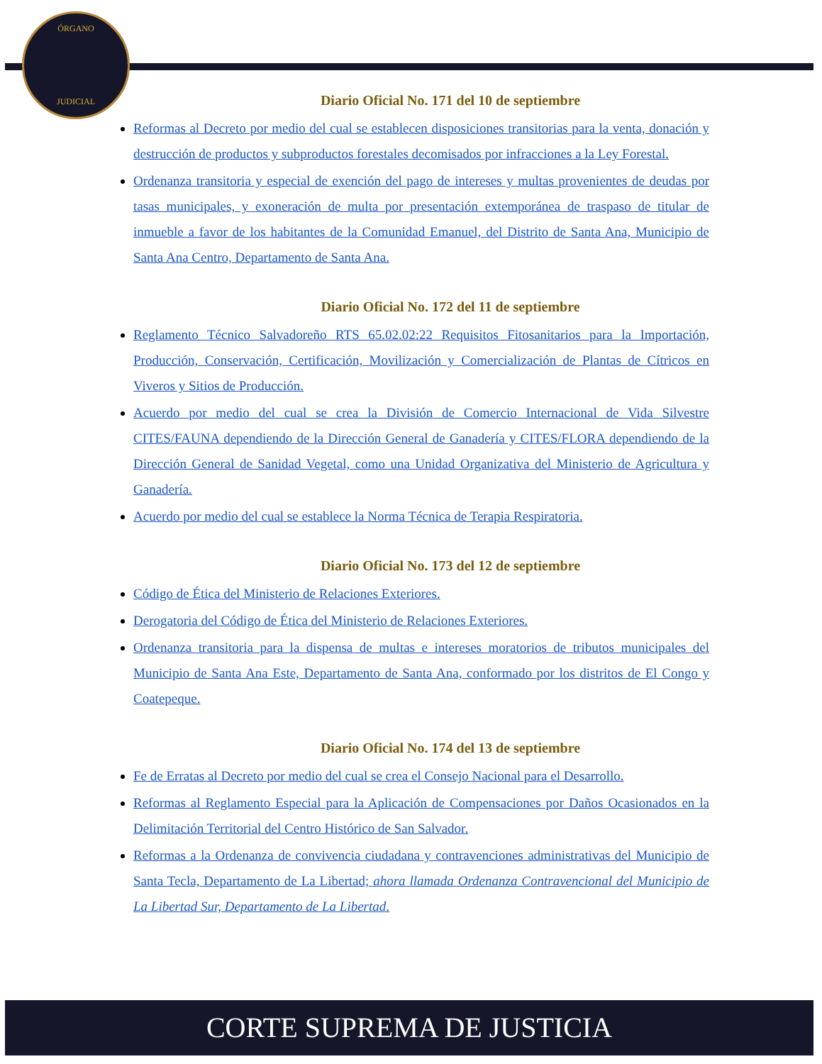ÓRGANO
JUDICIAL
Diario Oficial No. 171 del 10 de septiembre
Reformas al Decreto por medio del cual se establecen disposiciones transitorias para la venta, donación y destrucción de productos y subproductos forestales decomisados por infracciones a la Ley Forestal.
Ordenanza transitoria y especial de exención del pago de intereses y multas provenientes de deudas por tasas municipales, y exoneración de multa por presentación extemporánea de traspaso de titular de inmueble a favor de los habitantes de la Comunidad Emanuel, del Distrito de Santa Ana, Municipio de Santa Ana Centro, Departamento de Santa Ana.
Diario Oficial No. 172 del 11 de septiembre
Reglamento Técnico Salvadoreño RTS 65.02.02:22 Requisitos Fitosanitarios para la Importación, Producción, Conservación, Certificación, Movilización y Comercialización de Plantas de Cítricos en Viveros y Sitios de Producción.
Acuerdo por medio del cual se crea la División de Comercio Internacional de Vida Silvestre CITES/FAUNA dependiendo de la Dirección General de Ganadería y CITES/FLORA dependiendo de la Dirección General de Sanidad Vegetal, como una Unidad Organizativa del Ministerio de Agricultura y Ganadería.
Acuerdo por medio del cual se establece la Norma Técnica de Terapia Respiratoria.
Diario Oficial No. 173 del 12 de septiembre
Código de Ética del Ministerio de Relaciones Exteriores.
Derogatoria del Código de Ética del Ministerio de Relaciones Exteriores.
Ordenanza transitoria para la dispensa de multas e intereses moratorios de tributos municipales del Municipio de Santa Ana Este, Departamento de Santa Ana, conformado por los distritos de El Congo y Coatepeque.
Diario Oficial No. 174 del 13 de septiembre
Fe de Erratas al Decreto por medio del cual se crea el Consejo Nacional para el Desarrollo.
Reformas al Reglamento Especial para la Aplicación de Compensaciones por Daños Ocasionados en la Delimitación Territorial del Centro Histórico de San Salvador.
Reformas a la Ordenanza de convivencia ciudadana y contravenciones administrativas del Municipio de Santa Tecla, Departamento de La Libertad; ahora llamada Ordenanza Contravencional del Municipio de La Libertad Sur, Departamento de La Libertad.
CORTE SUPREMA DE JUSTICIA